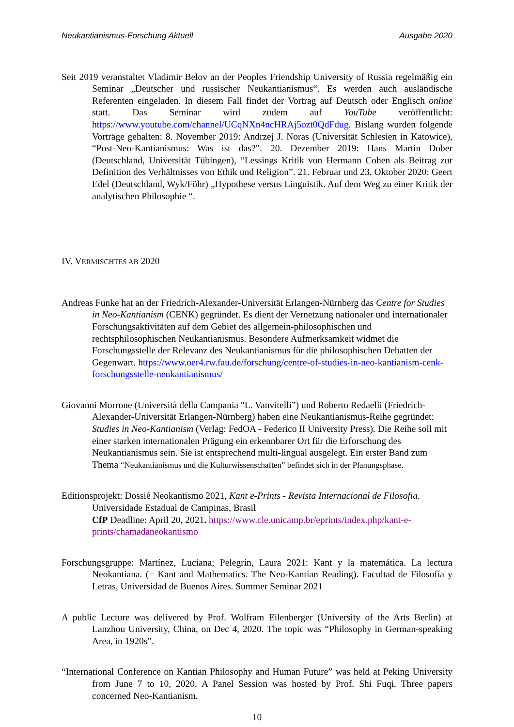Neukantianismus-Forschung Aktuell Ausgabe 2020
Seit 2019 veranstaltet Vladimir Belov an der Peoples Friendship University of Russia regelmäßig ein Seminar „Deutscher und russischer Neukantianismus“. Es werden auch ausländische Referenten eingeladen. In diesem Fall findet der Vortrag auf Deutsch oder Englisch online statt. Das Seminar wird zudem auf YouTube veröffentlicht: https://www.youtube.com/channel/UCqNXn4ncHRAj5ozt0QdFdug. Bislang wurden folgende Vorträge gehalten: 8. November 2019: Andrzej J. Noras (Universität Schlesien in Katowice), “Post-Neo-Kantianismus: Was ist das?”. 20. Dezember 2019: Hans Martin Dober (Deutschland, Universität Tübingen), “Lessings Kritik von Hermann Cohen als Beitrag zur Definition des Verhältnisses von Ethik und Religion”. 21. Februar und 23. Oktober 2020: Geert Edel (Deutschland, Wyk/Föhr) „Hypothese versus Linguistik. Auf dem Weg zu einer Kritik der analytischen Philosophie “.
IV. VERMISCHTES AB 2020
Andreas Funke hat an der Friedrich-Alexander-Universität Erlangen-Nürnberg das Centre for Studies in Neo-Kantianism (CENK) gegründet. Es dient der Vernetzung nationaler und internationaler Forschungsaktivitäten auf dem Gebiet des allgemein-philosophischen und rechtsphilosophischen Neukantianismus. Besondere Aufmerksamkeit widmet die Forschungsstelle der Relevanz des Neukantianismus für die philosophischen Debatten der Gegenwart. https://www.oer4.rw.fau.de/forschung/centre-of-studies-in-neo-kantianism-cenk-forschungsstelle-neukantianismus/
Giovanni Morrone (Università della Campania "L. Vanvitelli”) und Roberto Redaelli (Friedrich-Alexander-Universität Erlangen-Nürnberg) haben eine Neukantianismus-Reihe gegründet: Studies in Neo-Kantianism (Verlag: FedOA - Federico II University Press). Die Reihe soll mit einer starken internationalen Prägung ein erkennbarer Ort für die Erforschung des Neukantianismus sein. Sie ist entsprechend multi-lingual ausgelegt. Ein erster Band zum Thema “Neukantianismus und die Kulturwissenschaften” befindet sich in der Planungsphase.
Editionsprojekt: Dossiê Neokantismo 2021, Kant e-Prints - Revista Internacional de Filosofia. Universidade Estadual de Campinas, Brasil
CfP Deadline: April 20, 2021. https://www.cle.unicamp.br/eprints/index.php/kant-e-prints/chamadaneokantismo
Forschungsgruppe: Martínez, Luciana; Pelegrín, Laura 2021: Kant y la matemática. La lectura Neokantiana. (= Kant and Mathematics. The Neo-Kantian Reading). Facultad de Filosofía y Letras, Universidad de Buenos Aires. Summer Seminar 2021
A public Lecture was delivered by Prof. Wolfram Eilenberger (University of the Arts Berlin) at Lanzhou University, China, on Dec 4, 2020. The topic was “Philosophy in German-speaking Area, in 1920s”.
“International Conference on Kantian Philosophy and Human Future” was held at Peking University from June 7 to 10, 2020. A Panel Session was hosted by Prof. Shi Fuqi. Three papers concerned Neo-Kantianism.
10